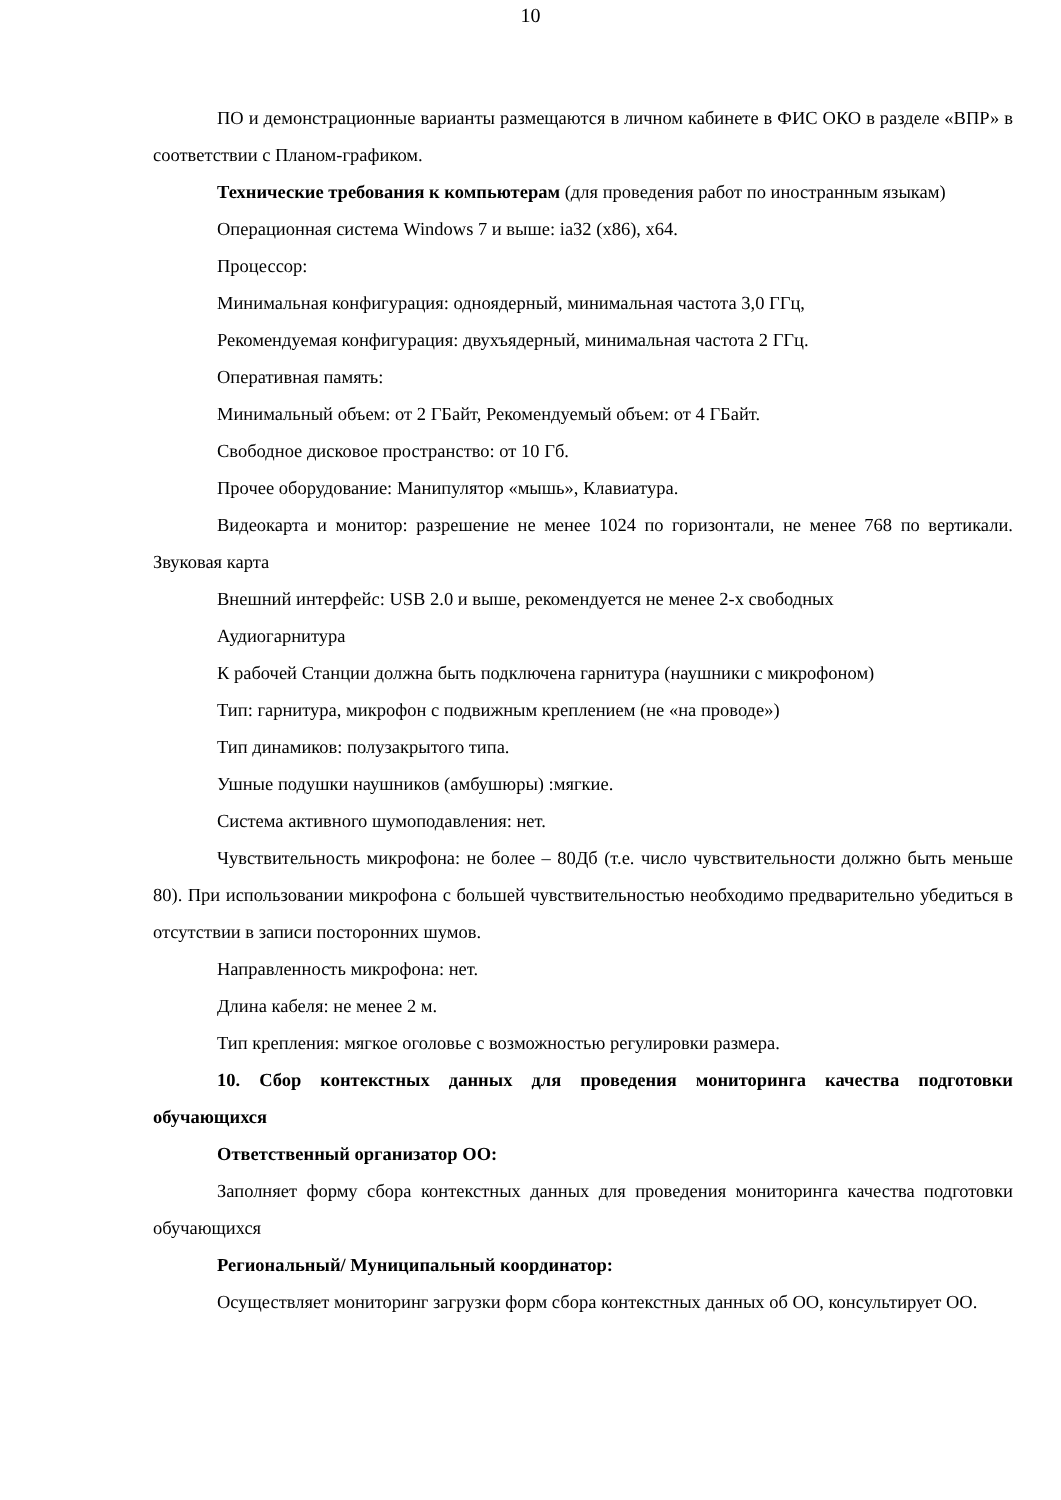10
ПО и демонстрационные варианты размещаются в личном кабинете в ФИС ОКО в разделе «ВПР» в соответствии с Планом-графиком.
Технические требования к компьютерам (для проведения работ по иностранным языкам)
Операционная система Windows 7 и выше: ia32 (x86), x64.
Процессор:
Минимальная конфигурация: одноядерный, минимальная частота 3,0 ГГц,
Рекомендуемая конфигурация: двухъядерный, минимальная частота 2 ГГц.
Оперативная память:
Минимальный объем: от 2 ГБайт, Рекомендуемый объем: от 4 ГБайт.
Свободное дисковое пространство: от 10 Гб.
Прочее оборудование: Манипулятор «мышь», Клавиатура.
Видеокарта и монитор: разрешение не менее 1024 по горизонтали, не менее 768 по вертикали. Звуковая карта
Внешний интерфейс: USB 2.0 и выше, рекомендуется не менее 2-х свободных
Аудиогарнитура
К рабочей Станции должна быть подключена гарнитура (наушники с микрофоном)
Тип: гарнитура, микрофон с подвижным креплением (не «на проводе»)
Тип динамиков: полузакрытого типа.
Ушные подушки наушников (амбушюры) :мягкие.
Система активного шумоподавления: нет.
Чувствительность микрофона: не более – 80Дб (т.е. число чувствительности должно быть меньше 80). При использовании микрофона с большей чувствительностью необходимо предварительно убедиться в отсутствии в записи посторонних шумов.
Направленность микрофона: нет.
Длина кабеля: не менее 2 м.
Тип крепления: мягкое оголовье с возможностью регулировки размера.
10. Сбор контекстных данных для проведения мониторинга качества подготовки обучающихся
Ответственный организатор ОО:
Заполняет форму сбора контекстных данных для проведения мониторинга качества подготовки обучающихся
Региональный/ Муниципальный координатор:
Осуществляет мониторинг загрузки форм сбора контекстных данных об ОО, консультирует ОО.